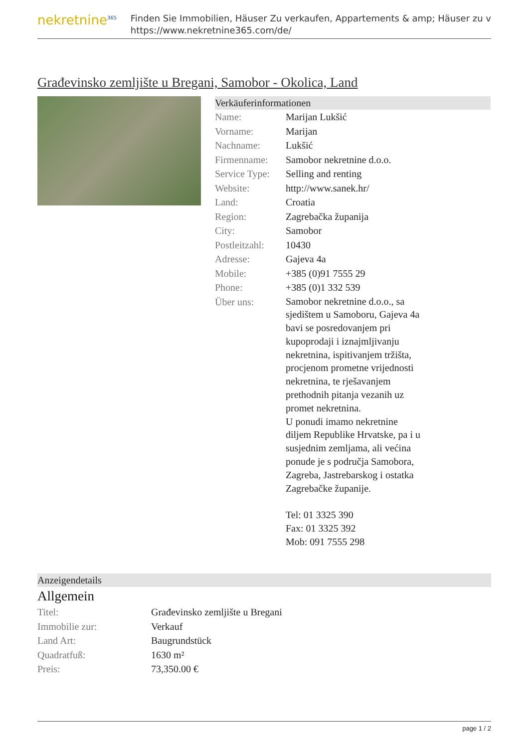nekretnine<sup>365</sup>
Finden Sie Immobilien, Häuser Zu verkaufen, Appartements & amp; Häuser zu v
https://www.nekretnine365.com/de/
Građevinsko zemljište u Bregani, Samobor - Okolica, Land
Verkäuferinformationen
| Name: | Marijan Lukšić |
| Vorname: | Marijan |
| Nachname: | Lukšić |
| Firmenname: | Samobor nekretnine d.o.o. |
| Service Type: | Selling and renting |
| Website: | http://www.sanek.hr/ |
| Land: | Croatia |
| Region: | Zagrebačka županija |
| City: | Samobor |
| Postleitzahl: | 10430 |
| Adresse: | Gajeva 4a |
| Mobile: | +385 (0)91 7555 29 |
| Phone: | +385 (0)1 332 539 |
| Über uns: | Samobor nekretnine d.o.o., sa sjedištem u Samoboru, Gajeva 4a bavi se posredovanjem pri kupoprodaji i iznajmljivanju nekretnina, ispitivanjem tržišta, procjenom prometne vrijednosti nekretnina, te rješavanjem prethodnih pitanja vezanih uz promet nekretnina. U ponudi imamo nekretnine diljem Republike Hrvatske, pa i u susjednim zemljama, ali većina ponude je s područja Samobora, Zagreba, Jastrebarskog i ostatka Zagrebačke županije. Tel: 01 3325 390 Fax: 01 3325 392 Mob: 091 7555 298 |
Anzeigendetails
Allgemein
| Titel: | Građevinsko zemljište u Bregani |
| Immobilie zur: | Verkauf |
| Land Art: | Baugrundstück |
| Quadratfuß: | 1630 m² |
| Preis: | 73,350.00 € |
page 1 / 2